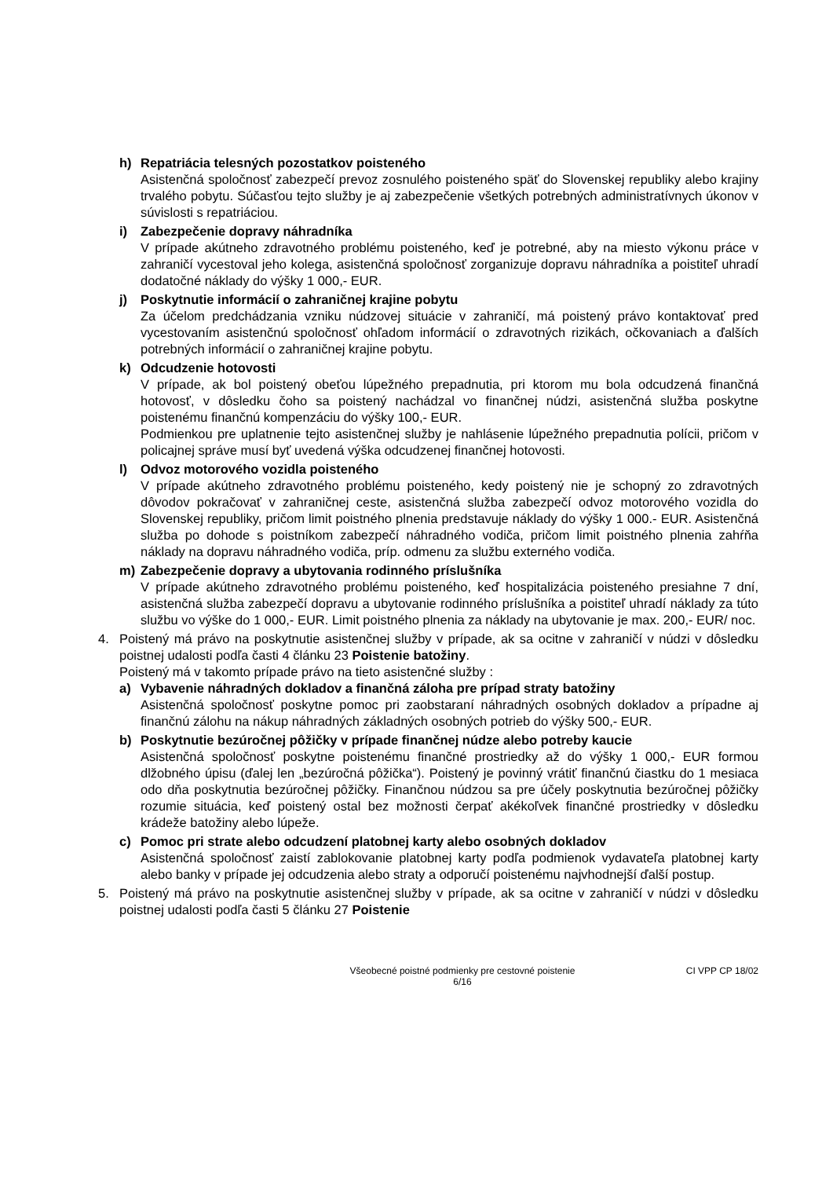h) Repatriácia telesných pozostatkov poisteného
Asistenčná spoločnosť zabezpečí prevoz zosnulého poisteného späť do Slovenskej republiky alebo krajiny trvalého pobytu. Súčasťou tejto služby je aj zabezpečenie všetkých potrebných administratívnych úkonov v súvislosti s repatriáciou.
i) Zabezpečenie dopravy náhradníka
V prípade akútneho zdravotného problému poisteného, keď je potrebné, aby na miesto výkonu práce v zahraničí vycestoval jeho kolega, asistenčná spoločnosť zorganizuje dopravu náhradníka a poistiteľ uhradí dodatočné náklady do výšky 1 000,- EUR.
j) Poskytnutie informácií o zahraničnej krajine pobytu
Za účelom predchádzania vzniku núdzovej situácie v zahraničí, má poistený právo kontaktovať pred vycestovaním asistenčnú spoločnosť ohľadom informácií o zdravotných rizikách, očkovaniach a ďalších potrebných informácií o zahraničnej krajine pobytu.
k) Odcudzenie hotovosti
V prípade, ak bol poistený obeťou lúpežného prepadnutia, pri ktorom mu bola odcudzená finančná hotovosť, v dôsledku čoho sa poistený nachádzal vo finančnej núdzi, asistenčná služba poskytne poistenému finančnú kompenzáciu do výšky 100,- EUR.
Podmienkou pre uplatnenie tejto asistenčnej služby je nahlásenie lúpežného prepadnutia polícii, pričom v policajnej správe musí byť uvedená výška odcudzenej finančnej hotovosti.
l) Odvoz motorového vozidla poisteného
V prípade akútneho zdravotného problému poisteného, kedy poistený nie je schopný zo zdravotných dôvodov pokračovať v zahraničnej ceste, asistenčná služba zabezpečí odvoz motorového vozidla do Slovenskej republiky, pričom limit poistného plnenia predstavuje náklady do výšky 1 000.- EUR. Asistenčná služba po dohode s poistníkom zabezpečí náhradného vodiča, pričom limit poistného plnenia zahŕňa náklady na dopravu náhradného vodiča, príp. odmenu za službu externého vodiča.
m) Zabezpečenie dopravy a ubytovania rodinného príslušníka
V prípade akútneho zdravotného problému poisteného, keď hospitalizácia poisteného presiahne 7 dní, asistenčná služba zabezpečí dopravu a ubytovanie rodinného príslušníka a poistiteľ uhradí náklady za túto službu vo výške do 1 000,- EUR. Limit poistného plnenia za náklady na ubytovanie je max. 200,- EUR/ noc.
4. Poistený má právo na poskytnutie asistenčnej služby v prípade, ak sa ocitne v zahraničí v núdzi v dôsledku poistnej udalosti podľa časti 4 článku 23 Poistenie batožiny.
Poistený má v takomto prípade právo na tieto asistenčné služby :
a) Vybavenie náhradných dokladov a finančná záloha pre prípad straty batožiny
Asistenčná spoločnosť poskytne pomoc pri zaobstaraní náhradných osobných dokladov a prípadne aj finančnú zálohu na nákup náhradných základných osobných potrieb do výšky 500,- EUR.
b) Poskytnutie bezúročnej pôžičky v prípade finančnej núdze alebo potreby kaucie
Asistenčná spoločnosť poskytne poistenému finančné prostriedky až do výšky 1 000,- EUR formou dlžobného úpisu (ďalej len „bezúročná pôžička“). Poistený je povinný vrátiť finančnú čiastku do 1 mesiaca odo dňa poskytnutia bezúročnej pôžičky. Finančnou núdzou sa pre účely poskytnutia bezúročnej pôžičky rozumie situácia, keď poistený ostal bez možnosti čerpať akékoľvek finančné prostriedky v dôsledku krádeže batožiny alebo lúpeže.
c) Pomoc pri strate alebo odcudzení platobnej karty alebo osobných dokladov
Asistenčná spoločnosť zaistí zablokovanie platobnej karty podľa podmienok vydavateľa platobnej karty alebo banky v prípade jej odcudzenia alebo straty a odporučí poistenému najvhodnejší ďalší postup.
5. Poistený má právo na poskytnutie asistenčnej služby v prípade, ak sa ocitne v zahraničí v núdzi v dôsledku poistnej udalosti podľa časti 5 článku 27 Poistenie
Všeobecné poistné podmienky pre cestovné poistenie
6/16
CI VPP CP 18/02